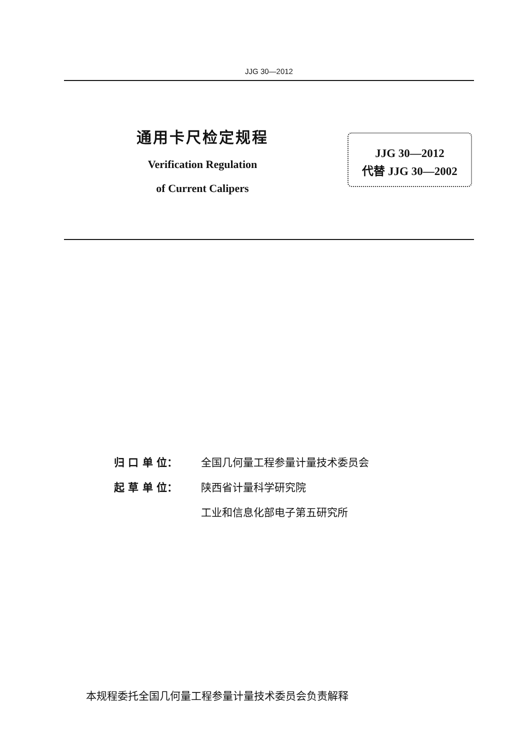JJG 30—2012
通用卡尺检定规程
Verification Regulation
of Current Calipers
JJG 30—2012
代替 JJG 30—2002
归 口 单 位： 全国几何量工程参量计量技术委员会
起 草 单 位： 陕西省计量科学研究院
工业和信息化部电子第五研究所
本规程委托全国几何量工程参量计量技术委员会负责解释